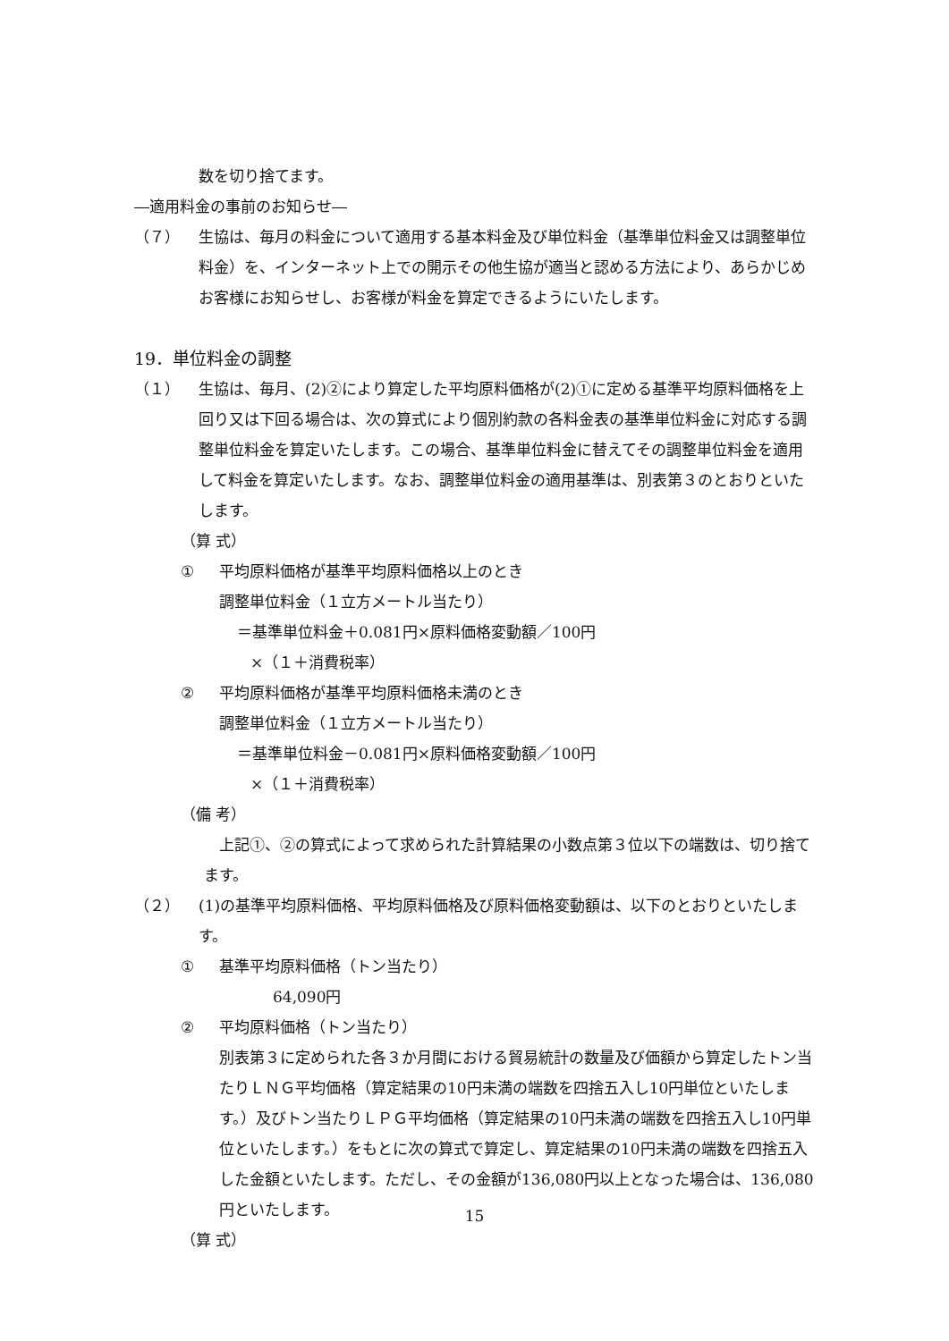数を切り捨てます。
―適用料金の事前のお知らせ―
（７） 生協は、毎月の料金について適用する基本料金及び単位料金（基準単位料金又は調整単位料金）を、インターネット上での開示その他生協が適当と認める方法により、あらかじめお客様にお知らせし、お客様が料金を算定できるようにいたします。
19．単位料金の調整
（１） 生協は、毎月、(2)②により算定した平均原料価格が(2)①に定める基準平均原料価格を上回り又は下回る場合は、次の算式により個別約款の各料金表の基準単位料金に対応する調整単位料金を算定いたします。この場合、基準単位料金に替えてその調整単位料金を適用して料金を算定いたします。なお、調整単位料金の適用基準は、別表第３のとおりといたします。
（算 式）
① 平均原料価格が基準平均原料価格以上のとき
調整単位料金（１立方メートル当たり）
＝基準単位料金＋0.081円×原料価格変動額／100円
×（１＋消費税率）
② 平均原料価格が基準平均原料価格未満のとき
調整単位料金（１立方メートル当たり）
＝基準単位料金－0.081円×原料価格変動額／100円
×（１＋消費税率）
（備 考）
上記①、②の算式によって求められた計算結果の小数点第３位以下の端数は、切り捨てます。
（２） (1)の基準平均原料価格、平均原料価格及び原料価格変動額は、以下のとおりといたします。
① 基準平均原料価格（トン当たり）
64,090円
② 平均原料価格（トン当たり）
別表第３に定められた各３か月間における貿易統計の数量及び価額から算定したトン当たりＬＮＧ平均価格（算定結果の10円未満の端数を四捨五入し10円単位といたします。）及びトン当たりＬＰＧ平均価格（算定結果の10円未満の端数を四捨五入し10円単位といたします。）をもとに次の算式で算定し、算定結果の10円未満の端数を四捨五入した金額といたします。ただし、その金額が136,080円以上となった場合は、136,080円といたします。
（算 式）
15